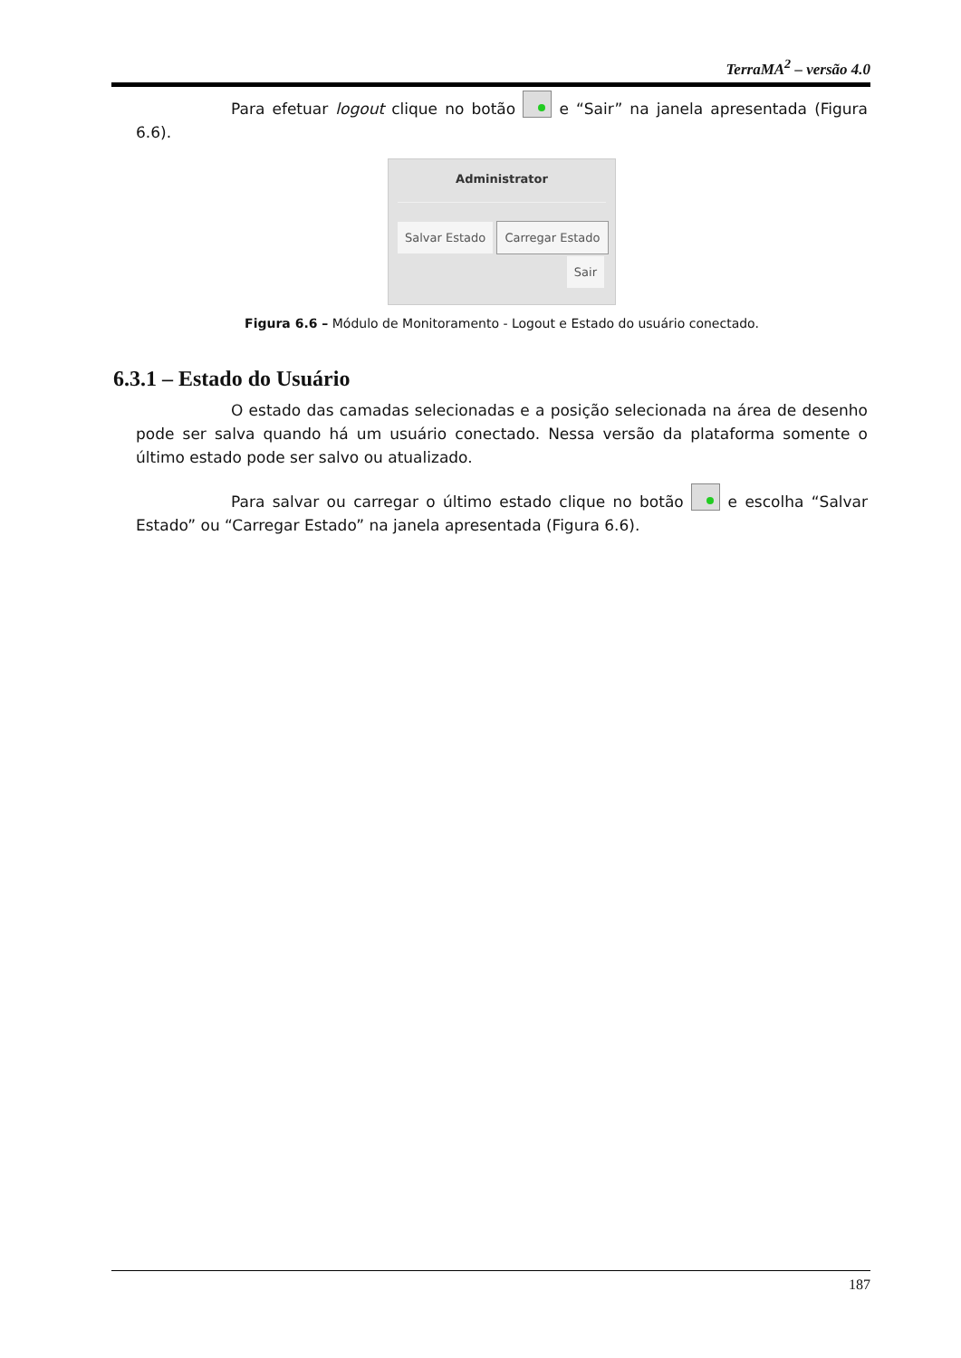TerraMA<sup>2</sup> – versão 4.0
Para efetuar logout clique no botão e “Sair” na janela apresentada (Figura 6.6).
Administrator
Salvar Estado Carregar Estado
Sair
Figura 6.6 – Módulo de Monitoramento - Logout e Estado do usuário conectado.
6.3.1 – Estado do Usuário
O estado das camadas selecionadas e a posição selecionada na área de desenho pode ser salva quando há um usuário conectado. Nessa versão da plataforma somente o último estado pode ser salvo ou atualizado.
Para salvar ou carregar o último estado clique no botão e escolha “Salvar Estado” ou “Carregar Estado” na janela apresentada (Figura 6.6).
187